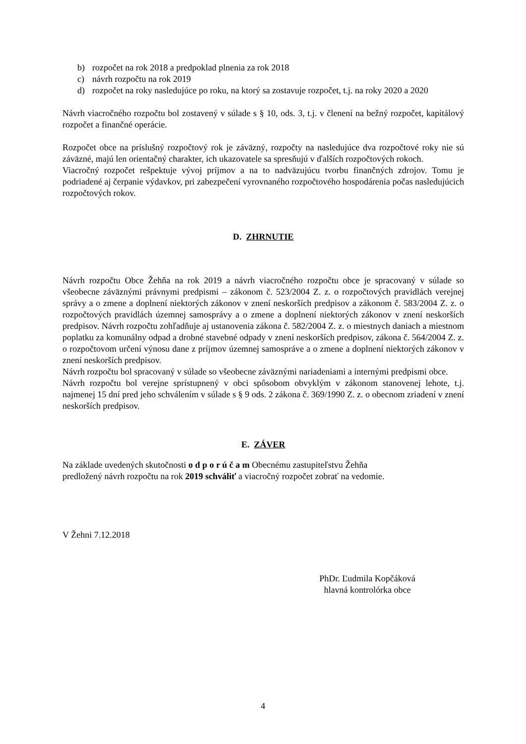b) rozpočet na rok 2018 a predpoklad plnenia za rok 2018
c) návrh rozpočtu na rok 2019
d) rozpočet na roky nasledujúce po roku, na ktorý sa zostavuje rozpočet, t.j. na roky 2020 a 2020
Návrh viacročného rozpočtu bol zostavený v súlade s § 10, ods. 3, t.j. v členení na bežný rozpočet, kapitálový rozpočet a finančné operácie.
Rozpočet obce na príslušný rozpočtový rok je záväzný, rozpočty na nasledujúce dva rozpočtové roky nie sú záväzné, majú len orientačný charakter, ich ukazovatele sa spresňujú v ďalších rozpočtových rokoch.
Viacročný rozpočet rešpektuje vývoj príjmov a na to nadväzujúcu tvorbu finančných zdrojov. Tomu je podriadené aj čerpanie výdavkov, pri zabezpečení vyrovnaného rozpočtového hospodárenia počas nasledujúcich rozpočtových rokov.
D. ZHRNUTIE
Návrh rozpočtu Obce Žehňa na rok 2019 a návrh viacročného rozpočtu obce je spracovaný v súlade so všeobecne záväznými právnymi predpismi – zákonom č. 523/2004 Z. z. o rozpočtových pravidlách verejnej správy a o zmene a doplnení niektorých zákonov v znení neskorších predpisov a zákonom č. 583/2004 Z. z. o rozpočtových pravidlách územnej samosprávy a o zmene a doplnení niektorých zákonov v znení neskorších predpisov. Návrh rozpočtu zohľadňuje aj ustanovenia zákona č. 582/2004 Z. z. o miestnych daniach a miestnom poplatku za komunálny odpad a drobné stavebné odpady v znení neskorších predpisov, zákona č. 564/2004 Z. z. o rozpočtovom určení výnosu dane z príjmov územnej samospráve a o zmene a doplnení niektorých zákonov v znení neskorších predpisov.
Návrh rozpočtu bol spracovaný v súlade so všeobecne záväznými nariadeniami a internými predpismi obce.
Návrh rozpočtu bol verejne sprístupnený v obci spôsobom obvyklým v zákonom stanovenej lehote, t.j. najmenej 15 dní pred jeho schválením v súlade s § 9 ods. 2 zákona č. 369/1990 Z. z. o obecnom zriadení v znení neskorších predpisov.
E. ZÁVER
Na základe uvedených skutočnosti o d p o r ú č a m Obecnému zastupiteľstvu Žehňa
predložený návrh rozpočtu na rok 2019 schváliť a viacročný rozpočet zobrať na vedomie.
V Žehni 7.12.2018
PhDr. Ľudmila Kopčáková
hlavná kontrolórka obce
4